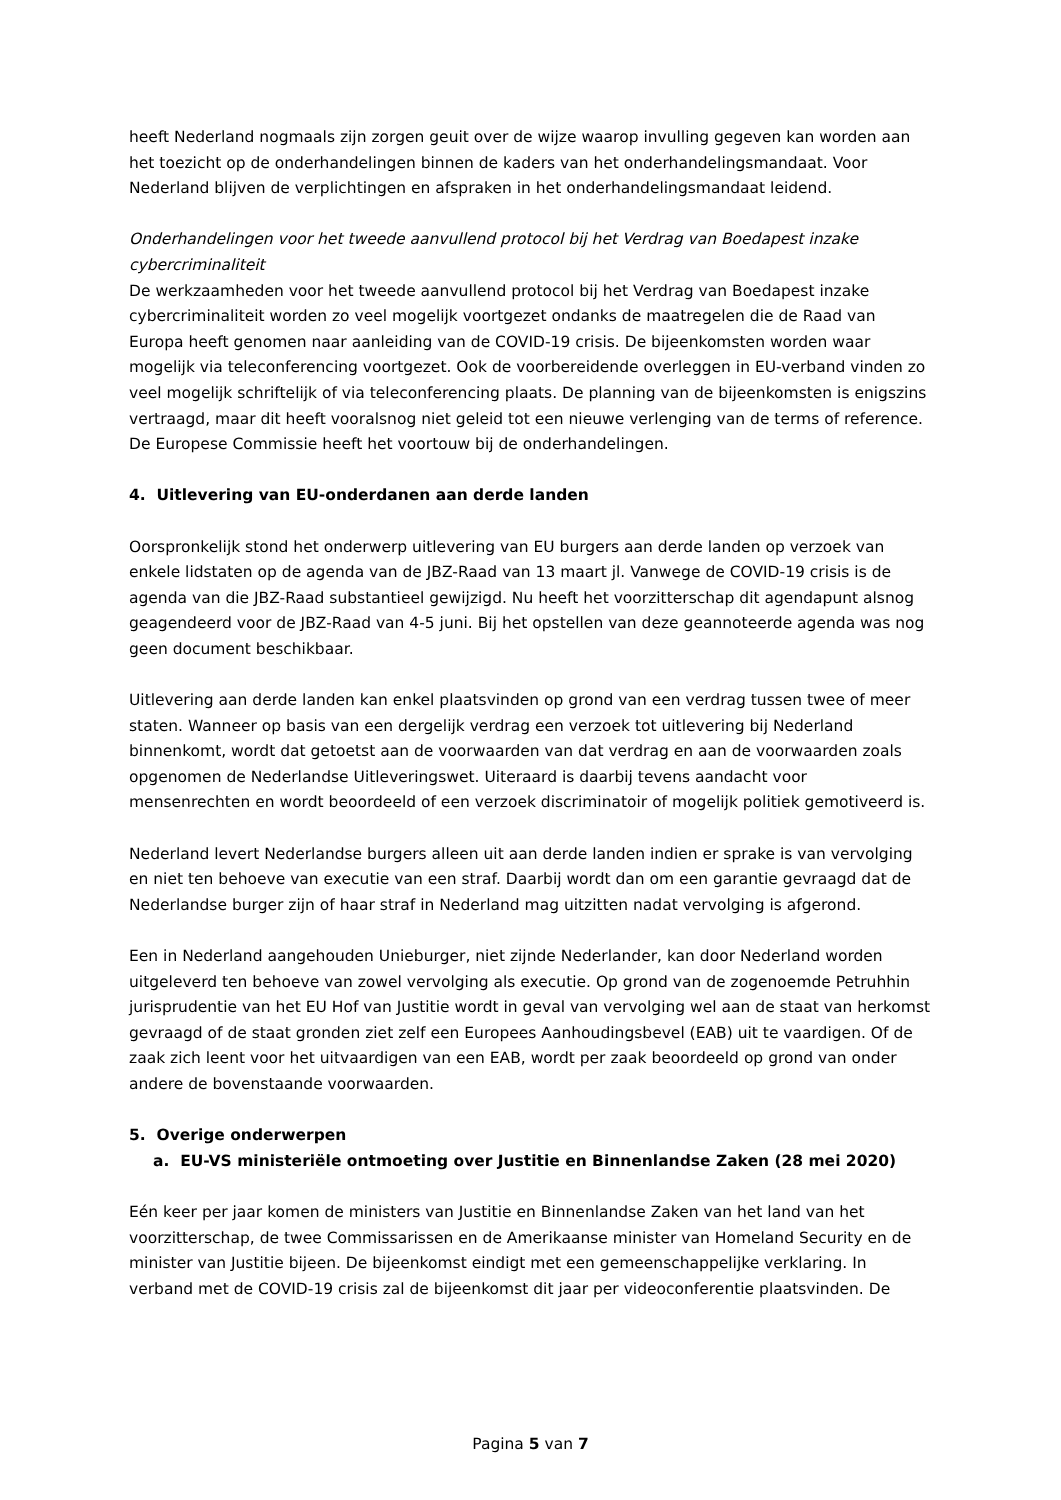heeft Nederland nogmaals zijn zorgen geuit over de wijze waarop invulling gegeven kan worden aan het toezicht op de onderhandelingen binnen de kaders van het onderhandelingsmandaat. Voor Nederland blijven de verplichtingen en afspraken in het onderhandelingsmandaat leidend.
Onderhandelingen voor het tweede aanvullend protocol bij het Verdrag van Boedapest inzake cybercriminaliteit
De werkzaamheden voor het tweede aanvullend protocol bij het Verdrag van Boedapest inzake cybercriminaliteit worden zo veel mogelijk voortgezet ondanks de maatregelen die de Raad van Europa heeft genomen naar aanleiding van de COVID-19 crisis. De bijeenkomsten worden waar mogelijk via teleconferencing voortgezet. Ook de voorbereidende overleggen in EU-verband vinden zo veel mogelijk schriftelijk of via teleconferencing plaats. De planning van de bijeenkomsten is enigszins vertraagd, maar dit heeft vooralsnog niet geleid tot een nieuwe verlenging van de terms of reference. De Europese Commissie heeft het voortouw bij de onderhandelingen.
4. Uitlevering van EU-onderdanen aan derde landen
Oorspronkelijk stond het onderwerp uitlevering van EU burgers aan derde landen op verzoek van enkele lidstaten op de agenda van de JBZ-Raad van 13 maart jl. Vanwege de COVID-19 crisis is de agenda van die JBZ-Raad substantieel gewijzigd. Nu heeft het voorzitterschap dit agendapunt alsnog geagendeerd voor de JBZ-Raad van 4-5 juni. Bij het opstellen van deze geannoteerde agenda was nog geen document beschikbaar.
Uitlevering aan derde landen kan enkel plaatsvinden op grond van een verdrag tussen twee of meer staten. Wanneer op basis van een dergelijk verdrag een verzoek tot uitlevering bij Nederland binnenkomt, wordt dat getoetst aan de voorwaarden van dat verdrag en aan de voorwaarden zoals opgenomen de Nederlandse Uitleveringswet. Uiteraard is daarbij tevens aandacht voor mensenrechten en wordt beoordeeld of een verzoek discriminatoir of mogelijk politiek gemotiveerd is.
Nederland levert Nederlandse burgers alleen uit aan derde landen indien er sprake is van vervolging en niet ten behoeve van executie van een straf. Daarbij wordt dan om een garantie gevraagd dat de Nederlandse burger zijn of haar straf in Nederland mag uitzitten nadat vervolging is afgerond.
Een in Nederland aangehouden Unieburger, niet zijnde Nederlander, kan door Nederland worden uitgeleverd ten behoeve van zowel vervolging als executie. Op grond van de zogenoemde Petruhhin jurisprudentie van het EU Hof van Justitie wordt in geval van vervolging wel aan de staat van herkomst gevraagd of de staat gronden ziet zelf een Europees Aanhoudingsbevel (EAB) uit te vaardigen. Of de zaak zich leent voor het uitvaardigen van een EAB, wordt per zaak beoordeeld op grond van onder andere de bovenstaande voorwaarden.
5. Overige onderwerpen
a. EU-VS ministeriële ontmoeting over Justitie en Binnenlandse Zaken (28 mei 2020)
Eén keer per jaar komen de ministers van Justitie en Binnenlandse Zaken van het land van het voorzitterschap, de twee Commissarissen en de Amerikaanse minister van Homeland Security en de minister van Justitie bijeen. De bijeenkomst eindigt met een gemeenschappelijke verklaring. In verband met de COVID-19 crisis zal de bijeenkomst dit jaar per videoconferentie plaatsvinden. De
Pagina 5 van 7